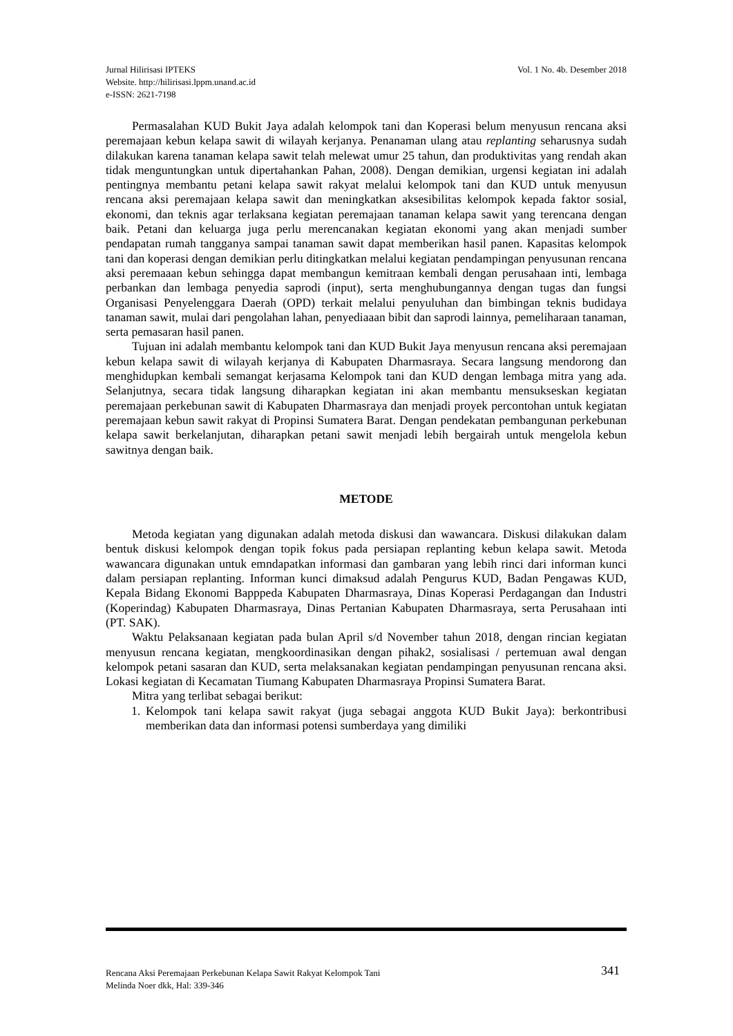Vol. 1 No. 4b. Desember 2018 Jurnal Hilirisasi IPTEKS
Website. http://hilirisasi.lppm.unand.ac.id
e-ISSN: 2621-7198
Permasalahan KUD Bukit Jaya adalah kelompok tani dan Koperasi belum menyusun rencana aksi peremajaan kebun kelapa sawit di wilayah kerjanya. Penanaman ulang atau replanting seharusnya sudah dilakukan karena tanaman kelapa sawit telah melewat umur 25 tahun, dan produktivitas yang rendah akan tidak menguntungkan untuk dipertahankan Pahan, 2008). Dengan demikian, urgensi kegiatan ini adalah pentingnya membantu petani kelapa sawit rakyat melalui kelompok tani dan KUD untuk menyusun rencana aksi peremajaan kelapa sawit dan meningkatkan aksesibilitas kelompok kepada faktor sosial, ekonomi, dan teknis agar terlaksana kegiatan peremajaan tanaman kelapa sawit yang terencana dengan baik. Petani dan keluarga juga perlu merencanakan kegiatan ekonomi yang akan menjadi sumber pendapatan rumah tangganya sampai tanaman sawit dapat memberikan hasil panen. Kapasitas kelompok tani dan koperasi dengan demikian perlu ditingkatkan melalui kegiatan pendampingan penyusunan rencana aksi peremaaan kebun sehingga dapat membangun kemitraan kembali dengan perusahaan inti, lembaga perbankan dan lembaga penyedia saprodi (input), serta menghubungannya dengan tugas dan fungsi Organisasi Penyelenggara Daerah (OPD) terkait melalui penyuluhan dan bimbingan teknis budidaya tanaman sawit, mulai dari pengolahan lahan, penyediaaan bibit dan saprodi lainnya, pemeliharaan tanaman, serta pemasaran hasil panen.
Tujuan ini adalah membantu kelompok tani dan KUD Bukit Jaya menyusun rencana aksi peremajaan kebun kelapa sawit di wilayah kerjanya di Kabupaten Dharmasraya. Secara langsung mendorong dan menghidupkan kembali semangat kerjasama Kelompok tani dan KUD dengan lembaga mitra yang ada. Selanjutnya, secara tidak langsung diharapkan kegiatan ini akan membantu mensukseskan kegiatan peremajaan perkebunan sawit di Kabupaten Dharmasraya dan menjadi proyek percontohan untuk kegiatan peremajaan kebun sawit rakyat di Propinsi Sumatera Barat. Dengan pendekatan pembangunan perkebunan kelapa sawit berkelanjutan, diharapkan petani sawit menjadi lebih bergairah untuk mengelola kebun sawitnya dengan baik.
METODE
Metoda kegiatan yang digunakan adalah metoda diskusi dan wawancara. Diskusi dilakukan dalam bentuk diskusi kelompok dengan topik fokus pada persiapan replanting kebun kelapa sawit. Metoda wawancara digunakan untuk emndapatkan informasi dan gambaran yang lebih rinci dari informan kunci dalam persiapan replanting. Informan kunci dimaksud adalah Pengurus KUD, Badan Pengawas KUD, Kepala Bidang Ekonomi Bapppeda Kabupaten Dharmasraya, Dinas Koperasi Perdagangan dan Industri (Koperindag) Kabupaten Dharmasraya, Dinas Pertanian Kabupaten Dharmasraya, serta Perusahaan inti (PT. SAK).
Waktu Pelaksanaan kegiatan pada bulan April s/d November tahun 2018, dengan rincian kegiatan menyusun rencana kegiatan, mengkoordinasikan dengan pihak2, sosialisasi / pertemuan awal dengan kelompok petani sasaran dan KUD, serta melaksanakan kegiatan pendampingan penyusunan rencana aksi. Lokasi kegiatan di Kecamatan Tiumang Kabupaten Dharmasraya Propinsi Sumatera Barat.
Mitra yang terlibat sebagai berikut:
1. Kelompok tani kelapa sawit rakyat (juga sebagai anggota KUD Bukit Jaya): berkontribusi memberikan data dan informasi potensi sumberdaya yang dimiliki
341 Rencana Aksi Peremajaan Perkebunan Kelapa Sawit Rakyat Kelompok Tani
Melinda Noer dkk, Hal: 339-346